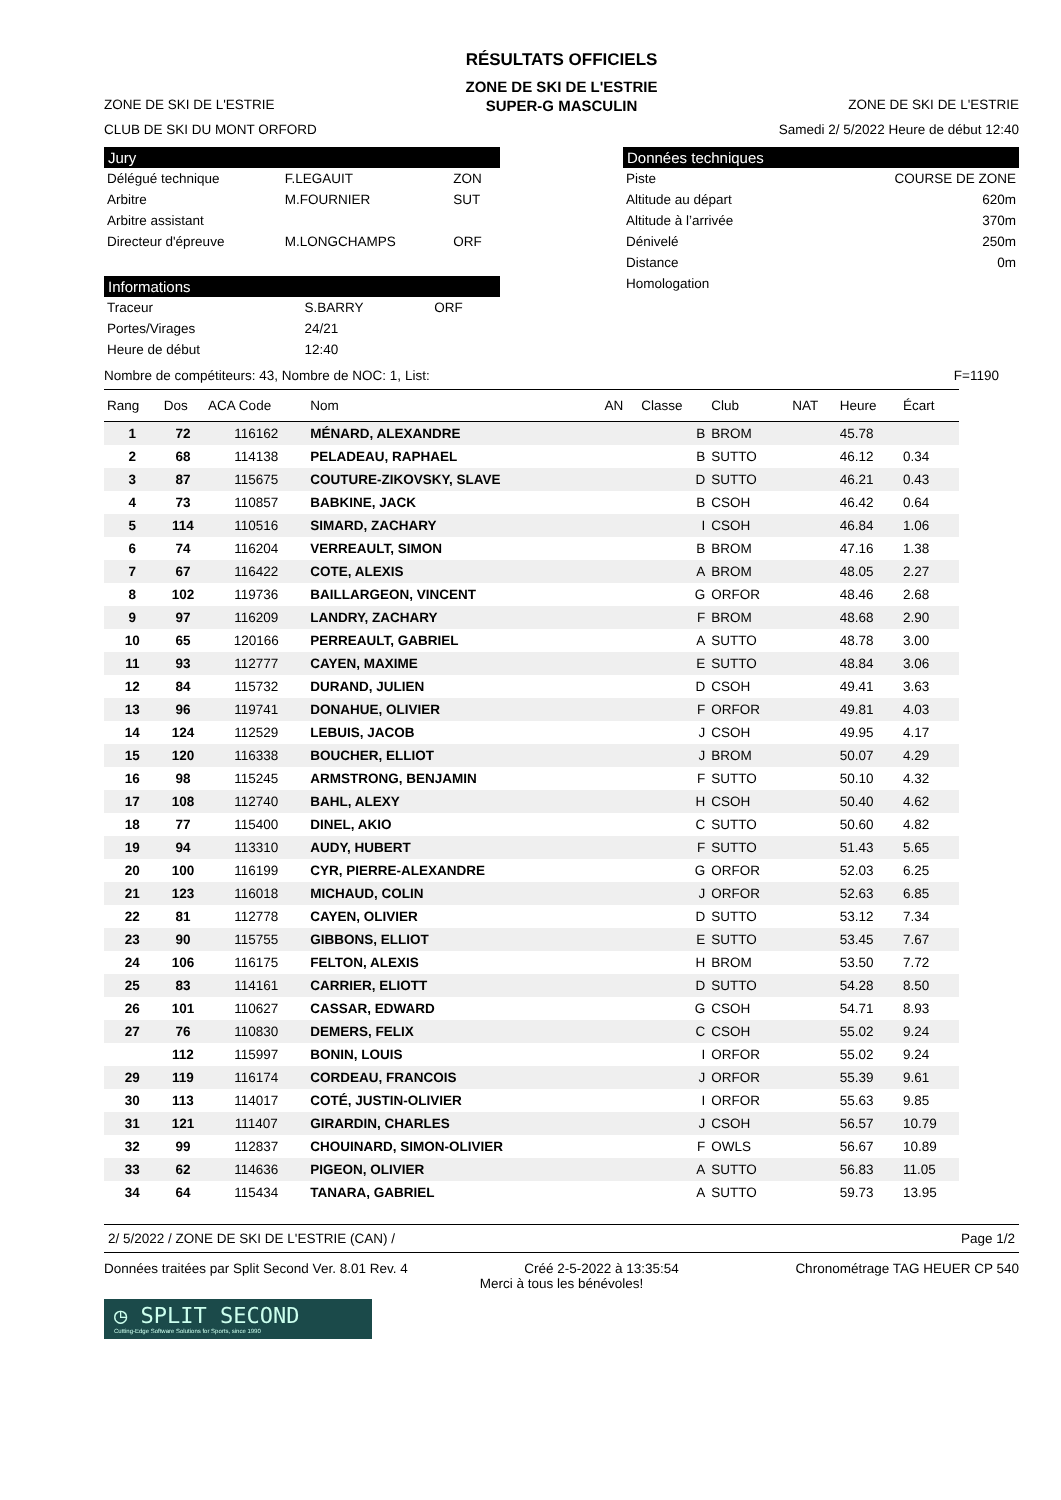RÉSULTATS OFFICIELS
ZONE DE SKI DE L'ESTRIE
ZONE DE SKI DE L'ESTRIE SUPER-G MASCULIN ZONE DE SKI DE L'ESTRIE
CLUB DE SKI DU MONT ORFORD Samedi 2/ 5/2022 Heure de début 12:40
Jury
| Délégué technique | F.LEGAUIT | ZON |
| Arbitre | M.FOURNIER | SUT |
| Arbitre assistant | | |
| Directeur d'épreuve | M.LONGCHAMPS | ORF |
Informations
| Traceur | S.BARRY | ORF |
| Portes/Virages | 24/21 | |
| Heure de début | 12:40 | |
Données techniques
| Piste | COURSE DE ZONE |
| Altitude au départ | 620m |
| Altitude à l’arrivée | 370m |
| Dénivelé | 250m |
| Distance | 0m |
| Homologation | |
Nombre de compétiteurs: 43, Nombre de NOC: 1, List: F=1190
| Rang | Dos | ACA Code | Nom | AN | Classe | Club | NAT | Heure | Écart |
| --- | --- | --- | --- | --- | --- | --- | --- | --- | --- |
| 1 | 72 | 116162 | MÉNARD, ALEXANDRE | | B | BROM | | 45.78 | |
| 2 | 68 | 114138 | PELADEAU, RAPHAEL | | B | SUTTO | | 46.12 | 0.34 |
| 3 | 87 | 115675 | COUTURE-ZIKOVSKY, SLAVE | | D | SUTTO | | 46.21 | 0.43 |
| 4 | 73 | 110857 | BABKINE, JACK | | B | CSOH | | 46.42 | 0.64 |
| 5 | 114 | 110516 | SIMARD, ZACHARY | | I | CSOH | | 46.84 | 1.06 |
| 6 | 74 | 116204 | VERREAULT, SIMON | | B | BROM | | 47.16 | 1.38 |
| 7 | 67 | 116422 | COTE, ALEXIS | | A | BROM | | 48.05 | 2.27 |
| 8 | 102 | 119736 | BAILLARGEON, VINCENT | | G | ORFOR | | 48.46 | 2.68 |
| 9 | 97 | 116209 | LANDRY, ZACHARY | | F | BROM | | 48.68 | 2.90 |
| 10 | 65 | 120166 | PERREAULT, GABRIEL | | A | SUTTO | | 48.78 | 3.00 |
| 11 | 93 | 112777 | CAYEN, MAXIME | | E | SUTTO | | 48.84 | 3.06 |
| 12 | 84 | 115732 | DURAND, JULIEN | | D | CSOH | | 49.41 | 3.63 |
| 13 | 96 | 119741 | DONAHUE, OLIVIER | | F | ORFOR | | 49.81 | 4.03 |
| 14 | 124 | 112529 | LEBUIS, JACOB | | J | CSOH | | 49.95 | 4.17 |
| 15 | 120 | 116338 | BOUCHER, ELLIOT | | J | BROM | | 50.07 | 4.29 |
| 16 | 98 | 115245 | ARMSTRONG, BENJAMIN | | F | SUTTO | | 50.10 | 4.32 |
| 17 | 108 | 112740 | BAHL, ALEXY | | H | CSOH | | 50.40 | 4.62 |
| 18 | 77 | 115400 | DINEL, AKIO | | C | SUTTO | | 50.60 | 4.82 |
| 19 | 94 | 113310 | AUDY, HUBERT | | F | SUTTO | | 51.43 | 5.65 |
| 20 | 100 | 116199 | CYR, PIERRE-ALEXANDRE | | G | ORFOR | | 52.03 | 6.25 |
| 21 | 123 | 116018 | MICHAUD, COLIN | | J | ORFOR | | 52.63 | 6.85 |
| 22 | 81 | 112778 | CAYEN, OLIVIER | | D | SUTTO | | 53.12 | 7.34 |
| 23 | 90 | 115755 | GIBBONS, ELLIOT | | E | SUTTO | | 53.45 | 7.67 |
| 24 | 106 | 116175 | FELTON, ALEXIS | | H | BROM | | 53.50 | 7.72 |
| 25 | 83 | 114161 | CARRIER, ELIOTT | | D | SUTTO | | 54.28 | 8.50 |
| 26 | 101 | 110627 | CASSAR, EDWARD | | G | CSOH | | 54.71 | 8.93 |
| 27 | 76 | 110830 | DEMERS, FELIX | | C | CSOH | | 55.02 | 9.24 |
| | 112 | 115997 | BONIN, LOUIS | | I | ORFOR | | 55.02 | 9.24 |
| 29 | 119 | 116174 | CORDEAU, FRANCOIS | | J | ORFOR | | 55.39 | 9.61 |
| 30 | 113 | 114017 | COTÉ, JUSTIN-OLIVIER | | I | ORFOR | | 55.63 | 9.85 |
| 31 | 121 | 111407 | GIRARDIN, CHARLES | | J | CSOH | | 56.57 | 10.79 |
| 32 | 99 | 112837 | CHOUINARD, SIMON-OLIVIER | | F | OWLS | | 56.67 | 10.89 |
| 33 | 62 | 114636 | PIGEON, OLIVIER | | A | SUTTO | | 56.83 | 11.05 |
| 34 | 64 | 115434 | TANARA, GABRIEL | | A | SUTTO | | 59.73 | 13.95 |
2/ 5/2022 / ZONE DE SKI DE L'ESTRIE (CAN) / Page 1/2
Données traitées par Split Second Ver. 8.01 Rev. 4 Créé 2-5-2022 à 13:35:54 Chronométrage TAG HEUER CP 540
Merci à tous les bénévoles!
◷ SPLIT SECOND
Cutting-Edge Software Solutions for Sports, since 1990